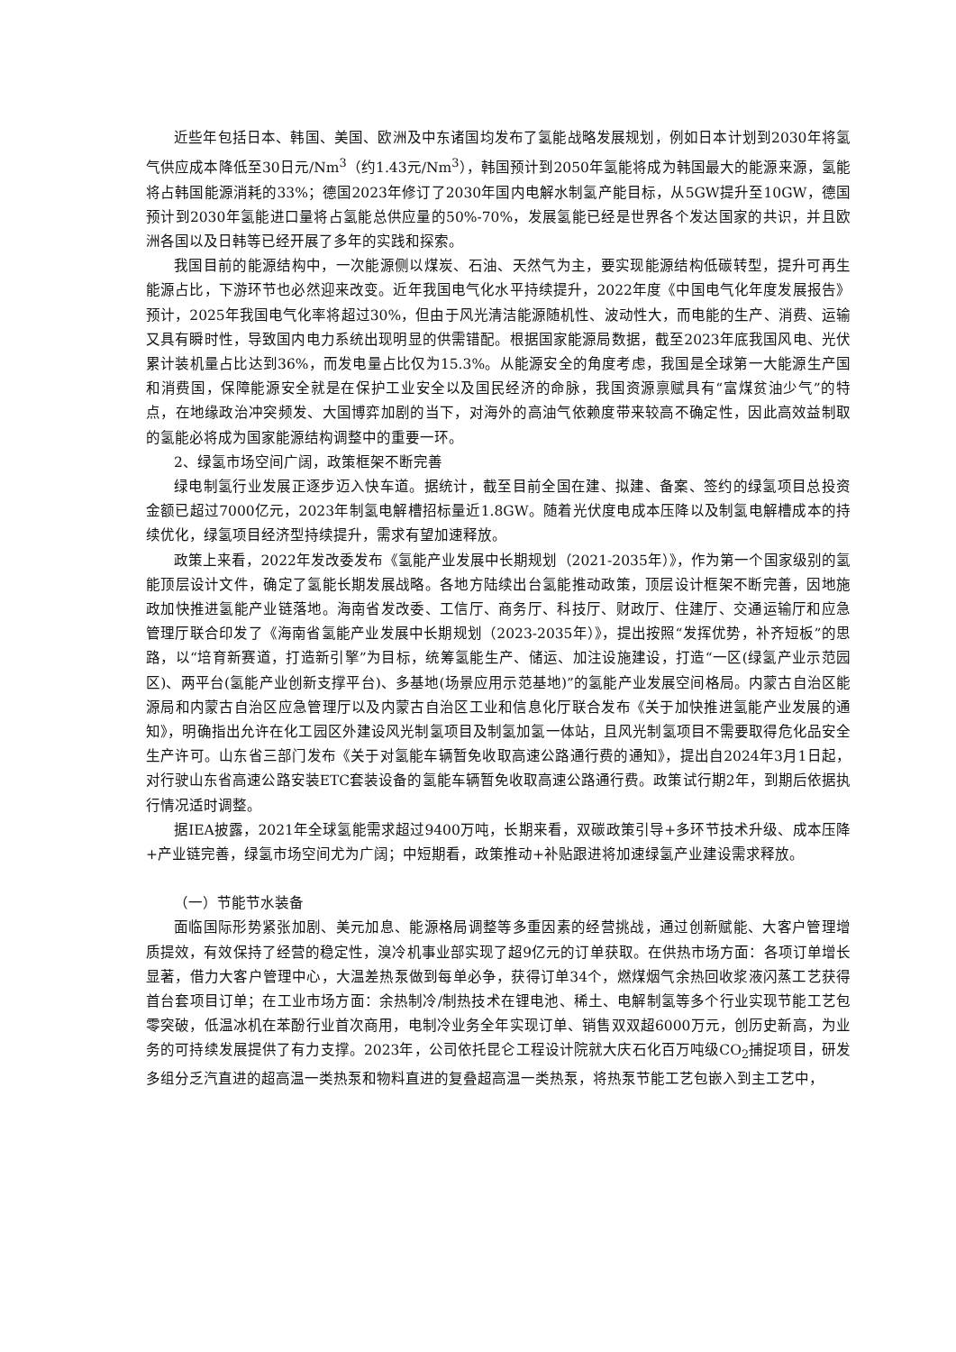近些年包括日本、韩国、美国、欧洲及中东诸国均发布了氢能战略发展规划，例如日本计划到2030年将氢气供应成本降低至30日元/Nm<sup>3</sup>（约1.43元/Nm<sup>3</sup>），韩国预计到2050年氢能将成为韩国最大的能源来源，氢能将占韩国能源消耗的33%；德国2023年修订了2030年国内电解水制氢产能目标，从5GW提升至10GW，德国预计到2030年氢能进口量将占氢能总供应量的50%-70%，发展氢能已经是世界各个发达国家的共识，并且欧洲各国以及日韩等已经开展了多年的实践和探索。
我国目前的能源结构中，一次能源侧以煤炭、石油、天然气为主，要实现能源结构低碳转型，提升可再生能源占比，下游环节也必然迎来改变。近年我国电气化水平持续提升，2022年度《中国电气化年度发展报告》预计，2025年我国电气化率将超过30%，但由于风光清洁能源随机性、波动性大，而电能的生产、消费、运输又具有瞬时性，导致国内电力系统出现明显的供需错配。根据国家能源局数据，截至2023年底我国风电、光伏累计装机量占比达到36%，而发电量占比仅为15.3%。从能源安全的角度考虑，我国是全球第一大能源生产国和消费国，保障能源安全就是在保护工业安全以及国民经济的命脉，我国资源禀赋具有“富煤贫油少气”的特点，在地缘政治冲突频发、大国博弈加剧的当下，对海外的高油气依赖度带来较高不确定性，因此高效益制取的氢能必将成为国家能源结构调整中的重要一环。
2、绿氢市场空间广阔，政策框架不断完善
绿电制氢行业发展正逐步迈入快车道。据统计，截至目前全国在建、拟建、备案、签约的绿氢项目总投资金额已超过7000亿元，2023年制氢电解槽招标量近1.8GW。随着光伏度电成本压降以及制氢电解槽成本的持续优化，绿氢项目经济型持续提升，需求有望加速释放。
政策上来看，2022年发改委发布《氢能产业发展中长期规划（2021-2035年）》，作为第一个国家级别的氢能顶层设计文件，确定了氢能长期发展战略。各地方陆续出台氢能推动政策，顶层设计框架不断完善，因地施政加快推进氢能产业链落地。海南省发改委、工信厅、商务厅、科技厅、财政厅、住建厅、交通运输厅和应急管理厅联合印发了《海南省氢能产业发展中长期规划（2023-2035年）》，提出按照“发挥优势，补齐短板”的思路，以“培育新赛道，打造新引擎”为目标，统筹氢能生产、储运、加注设施建设，打造“一区(绿氢产业示范园区)、两平台(氢能产业创新支撑平台)、多基地(场景应用示范基地)”的氢能产业发展空间格局。内蒙古自治区能源局和内蒙古自治区应急管理厅以及内蒙古自治区工业和信息化厅联合发布《关于加快推进氢能产业发展的通知》，明确指出允许在化工园区外建设风光制氢项目及制氢加氢一体站，且风光制氢项目不需要取得危化品安全生产许可。山东省三部门发布《关于对氢能车辆暂免收取高速公路通行费的通知》，提出自2024年3月1日起，对行驶山东省高速公路安装ETC套装设备的氢能车辆暂免收取高速公路通行费。政策试行期2年，到期后依据执行情况适时调整。
据IEA披露，2021年全球氢能需求超过9400万吨，长期来看，双碳政策引导+多环节技术升级、成本压降+产业链完善，绿氢市场空间尤为广阔；中短期看，政策推动+补贴跟进将加速绿氢产业建设需求释放。
（一）节能节水装备
面临国际形势紧张加剧、美元加息、能源格局调整等多重因素的经营挑战，通过创新赋能、大客户管理增质提效，有效保持了经营的稳定性，溴冷机事业部实现了超9亿元的订单获取。在供热市场方面：各项订单增长显著，借力大客户管理中心，大温差热泵做到每单必争，获得订单34个，燃煤烟气余热回收浆液闪蒸工艺获得首台套项目订单；在工业市场方面：余热制冷/制热技术在锂电池、稀土、电解制氢等多个行业实现节能工艺包零突破，低温冰机在苯酚行业首次商用，电制冷业务全年实现订单、销售双双超6000万元，创历史新高，为业务的可持续发展提供了有力支撑。2023年，公司依托昆仑工程设计院就大庆石化百万吨级CO<sub>2</sub>捕捉项目，研发多组分乏汽直进的超高温一类热泵和物料直进的复叠超高温一类热泵，将热泵节能工艺包嵌入到主工艺中，